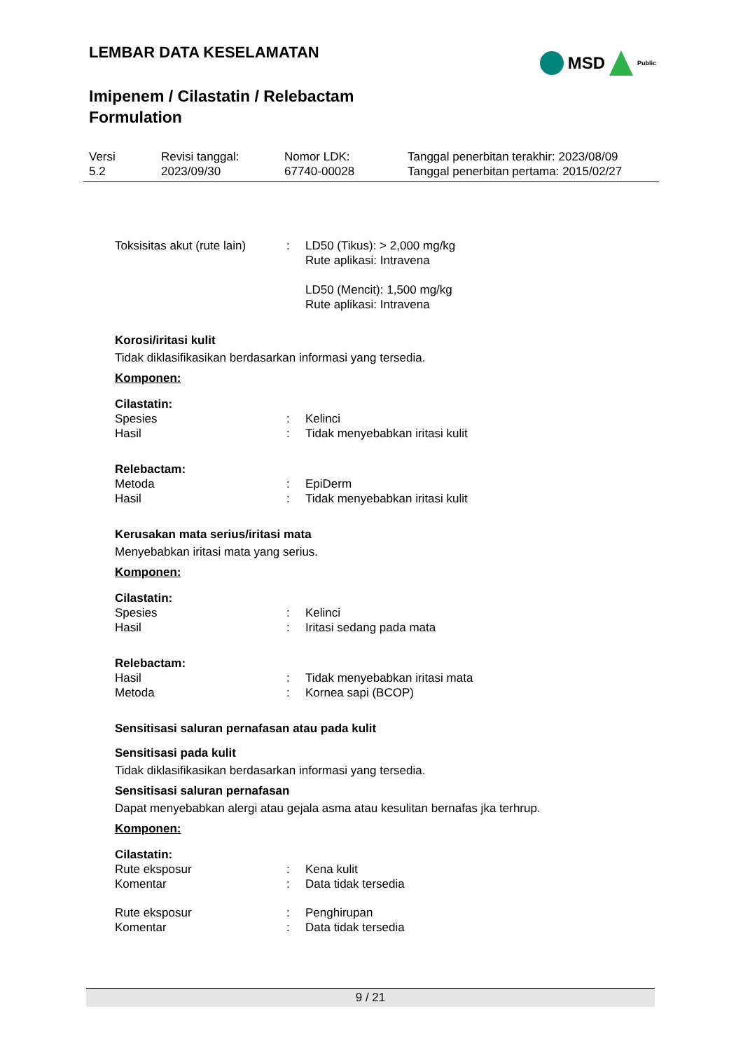LEMBAR DATA KESELAMATAN
Imipenem / Cilastatin / Relebactam
Formulation
MSD Public
| Versi 5.2 | Revisi tanggal: 2023/09/30 | Nomor LDK: 67740-00028 | Tanggal penerbitan terakhir: 2023/08/09 Tanggal penerbitan pertama: 2015/02/27 |
| Toksisitas akut (rute lain) | : | LD50 (Tikus): > 2,000 mg/kg Rute aplikasi: Intravena LD50 (Mencit): 1,500 mg/kg Rute aplikasi: Intravena |
Korosi/iritasi kulit
Tidak diklasifikasikan berdasarkan informasi yang tersedia.
Komponen:
Cilastatin:
| Spesies | : | Kelinci |
| Hasil | : | Tidak menyebabkan iritasi kulit |
Relebactam:
| Metoda | : | EpiDerm |
| Hasil | : | Tidak menyebabkan iritasi kulit |
Kerusakan mata serius/iritasi mata
Menyebabkan iritasi mata yang serius.
Komponen:
Cilastatin:
| Spesies | : | Kelinci |
| Hasil | : | Iritasi sedang pada mata |
Relebactam:
| Hasil | : | Tidak menyebabkan iritasi mata |
| Metoda | : | Kornea sapi (BCOP) |
Sensitisasi saluran pernafasan atau pada kulit
Sensitisasi pada kulit
Tidak diklasifikasikan berdasarkan informasi yang tersedia.
Sensitisasi saluran pernafasan
Dapat menyebabkan alergi atau gejala asma atau kesulitan bernafas jka terhrup.
Komponen:
Cilastatin:
| Rute eksposur | : | Kena kulit |
| Komentar | : | Data tidak tersedia |
| Rute eksposur | : | Penghirupan |
| Komentar | : | Data tidak tersedia |
9 / 21